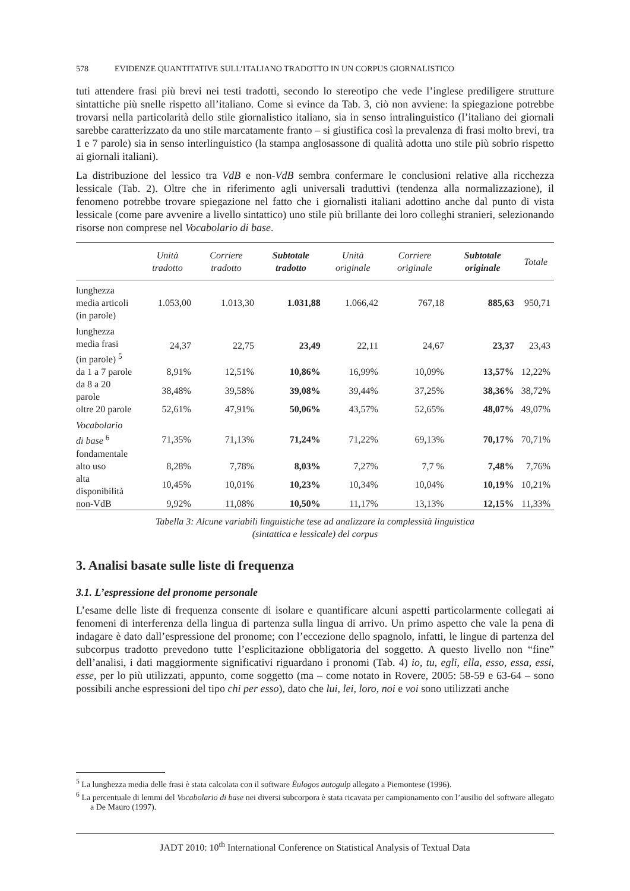578 EVIDENZE QUANTITATIVE SULL’ITALIANO TRADOTTO IN UN CORPUS GIORNALISTICO
tuti attendere frasi più brevi nei testi tradotti, secondo lo stereotipo che vede l’inglese prediligere strutture sintattiche più snelle rispetto all’italiano. Come si evince da Tab. 3, ciò non avviene: la spiegazione potrebbe trovarsi nella particolarità dello stile giornalistico italiano, sia in senso intralinguistico (l’italiano dei giornali sarebbe caratterizzato da uno stile marcatamente franto – si giustifica così la prevalenza di frasi molto brevi, tra 1 e 7 parole) sia in senso interlinguistico (la stampa anglosassone di qualità adotta uno stile più sobrio rispetto ai giornali italiani).
La distribuzione del lessico tra VdB e non-VdB sembra confermare le conclusioni relative alla ricchezza lessicale (Tab. 2). Oltre che in riferimento agli universali traduttivi (tendenza alla normalizzazione), il fenomeno potrebbe trovare spiegazione nel fatto che i giornalisti italiani adottino anche dal punto di vista lessicale (come pare avvenire a livello sintattico) uno stile più brillante dei loro colleghi stranieri, selezionando risorse non comprese nel Vocabolario di base.
| | Unità tradotto | Corriere tradotto | Subtotale tradotto | Unità originale | Corriere originale | Subtotale originale | Totale |
| --- | --- | --- | --- | --- | --- | --- | --- |
| lunghezza media articoli (in parole) | 1.053,00 | 1.013,30 | 1.031,88 | 1.066,42 | 767,18 | 885,63 | 950,71 |
| lunghezza media frasi (in parole) <sup>5</sup> | 24,37 | 22,75 | 23,49 | 22,11 | 24,67 | 23,37 | 23,43 |
| da 1 a 7 parole | 8,91% | 12,51% | 10,86% | 16,99% | 10,09% | 13,57% | 12,22% |
| da 8 a 20 parole | 38,48% | 39,58% | 39,08% | 39,44% | 37,25% | 38,36% | 38,72% |
| oltre 20 parole | 52,61% | 47,91% | 50,06% | 43,57% | 52,65% | 48,07% | 49,07% |
| Vocabolario di base <sup>6</sup> fondamentale | 71,35% | 71,13% | 71,24% | 71,22% | 69,13% | 70,17% | 70,71% |
| alto uso | 8,28% | 7,78% | 8,03% | 7,27% | 7,7 % | 7,48% | 7,76% |
| alta disponibilità | 10,45% | 10,01% | 10,23% | 10,34% | 10,04% | 10,19% | 10,21% |
| non-VdB | 9,92% | 11,08% | 10,50% | 11,17% | 13,13% | 12,15% | 11,33% |
Tabella 3: Alcune variabili linguistiche tese ad analizzare la complessità linguistica
(sintattica e lessicale) del corpus
3. Analisi basate sulle liste di frequenza
3.1. L’espressione del pronome personale
L’esame delle liste di frequenza consente di isolare e quantificare alcuni aspetti particolarmente collegati ai fenomeni di interferenza della lingua di partenza sulla lingua di arrivo. Un primo aspetto che vale la pena di indagare è dato dall’espressione del pronome; con l’eccezione dello spagnolo, infatti, le lingue di partenza del subcorpus tradotto prevedono tutte l’esplicitazione obbligatoria del soggetto. A questo livello non “fine” dell’analisi, i dati maggiormente significativi riguardano i pronomi (Tab. 4) io, tu, egli, ella, esso, essa, essi, esse, per lo più utilizzati, appunto, come soggetto (ma – come notato in Rovere, 2005: 58-59 e 63-64 – sono possibili anche espressioni del tipo chi per esso), dato che lui, lei, loro, noi e voi sono utilizzati anche
<sup>5</sup> La lunghezza media delle frasi è stata calcolata con il software Èulogos autogulp allegato a Piemontese (1996).
<sup>6</sup> La percentuale di lemmi del Vocabolario di base nei diversi subcorpora è stata ricavata per campionamento con l’ausilio del software allegato a De Mauro (1997).
JADT 2010: 10<sup>th</sup> International Conference on Statistical Analysis of Textual Data